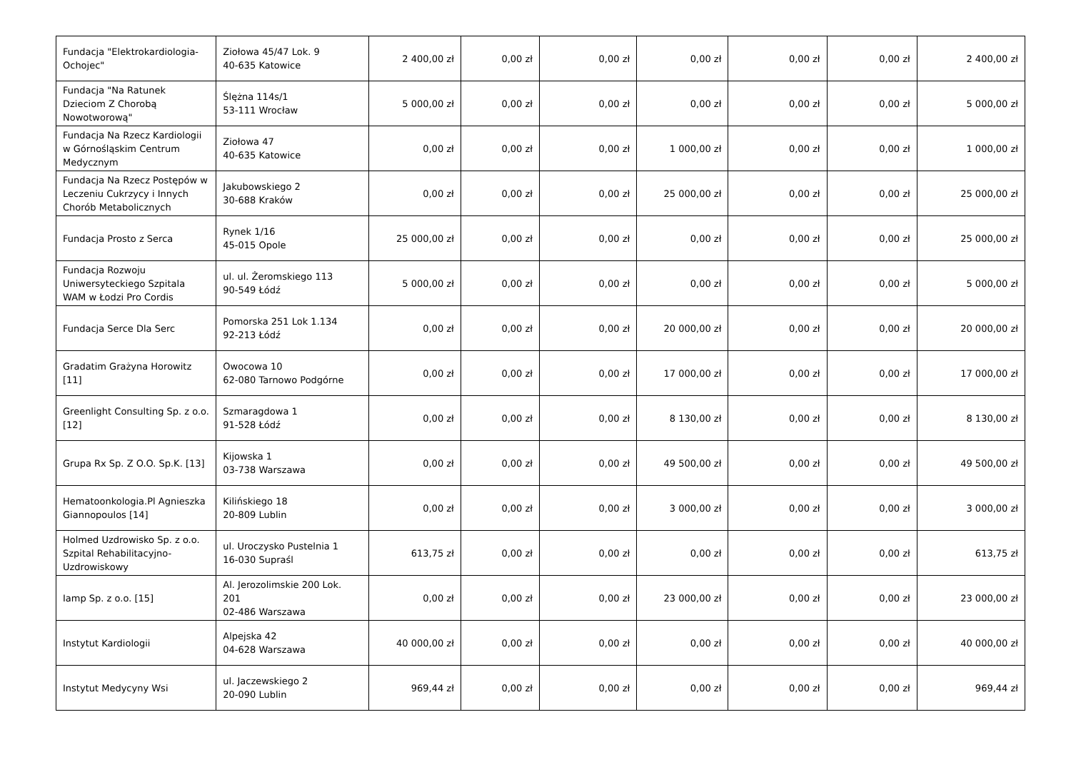| Fundacja "Elektrokardiologia-Ochojec" | Ziołowa 45/47 Lok. 9 40-635 Katowice | 2 400,00 zł | 0,00 zł | 0,00 zł | 0,00 zł | 0,00 zł | 0,00 zł | 2 400,00 zł |
| Fundacja "Na Ratunek Dzieciom Z Chorobą Nowotworową" | Ślężna 114s/1 53-111 Wrocław | 5 000,00 zł | 0,00 zł | 0,00 zł | 0,00 zł | 0,00 zł | 0,00 zł | 5 000,00 zł |
| Fundacja Na Rzecz Kardiologii w Górnośląskim Centrum Medycznym | Ziołowa 47 40-635 Katowice | 0,00 zł | 0,00 zł | 0,00 zł | 1 000,00 zł | 0,00 zł | 0,00 zł | 1 000,00 zł |
| Fundacja Na Rzecz Postępów w Leczeniu Cukrzycy i Innych Chorób Metabolicznych | Jakubowskiego 2 30-688 Kraków | 0,00 zł | 0,00 zł | 0,00 zł | 25 000,00 zł | 0,00 zł | 0,00 zł | 25 000,00 zł |
| Fundacja Prosto z Serca | Rynek 1/16 45-015 Opole | 25 000,00 zł | 0,00 zł | 0,00 zł | 0,00 zł | 0,00 zł | 0,00 zł | 25 000,00 zł |
| Fundacja Rozwoju Uniwersyteckiego Szpitala WAM w Łodzi Pro Cordis | ul. ul. Żeromskiego 113 90-549 Łódź | 5 000,00 zł | 0,00 zł | 0,00 zł | 0,00 zł | 0,00 zł | 0,00 zł | 5 000,00 zł |
| Fundacja Serce Dla Serc | Pomorska 251 Lok 1.134 92-213 Łódź | 0,00 zł | 0,00 zł | 0,00 zł | 20 000,00 zł | 0,00 zł | 0,00 zł | 20 000,00 zł |
| Gradatim Grażyna Horowitz [11] | Owocowa 10 62-080 Tarnowo Podgórne | 0,00 zł | 0,00 zł | 0,00 zł | 17 000,00 zł | 0,00 zł | 0,00 zł | 17 000,00 zł |
| Greenlight Consulting Sp. z o.o. [12] | Szmaragdowa 1 91-528 Łódź | 0,00 zł | 0,00 zł | 0,00 zł | 8 130,00 zł | 0,00 zł | 0,00 zł | 8 130,00 zł |
| Grupa Rx Sp. Z O.O. Sp.K. [13] | Kijowska 1 03-738 Warszawa | 0,00 zł | 0,00 zł | 0,00 zł | 49 500,00 zł | 0,00 zł | 0,00 zł | 49 500,00 zł |
| Hematoonkologia.Pl Agnieszka Giannopoulos [14] | Kilińskiego 18 20-809 Lublin | 0,00 zł | 0,00 zł | 0,00 zł | 3 000,00 zł | 0,00 zł | 0,00 zł | 3 000,00 zł |
| Holmed Uzdrowisko Sp. z o.o. Szpital Rehabilitacyjno-Uzdrowiskowy | ul. Uroczysko Pustelnia 1 16-030 Supraśl | 613,75 zł | 0,00 zł | 0,00 zł | 0,00 zł | 0,00 zł | 0,00 zł | 613,75 zł |
| Iamp Sp. z o.o. [15] | Al. Jerozolimskie 200 Lok. 201 02-486 Warszawa | 0,00 zł | 0,00 zł | 0,00 zł | 23 000,00 zł | 0,00 zł | 0,00 zł | 23 000,00 zł |
| Instytut Kardiologii | Alpejska 42 04-628 Warszawa | 40 000,00 zł | 0,00 zł | 0,00 zł | 0,00 zł | 0,00 zł | 0,00 zł | 40 000,00 zł |
| Instytut Medycyny Wsi | ul. Jaczewskiego 2 20-090 Lublin | 969,44 zł | 0,00 zł | 0,00 zł | 0,00 zł | 0,00 zł | 0,00 zł | 969,44 zł |